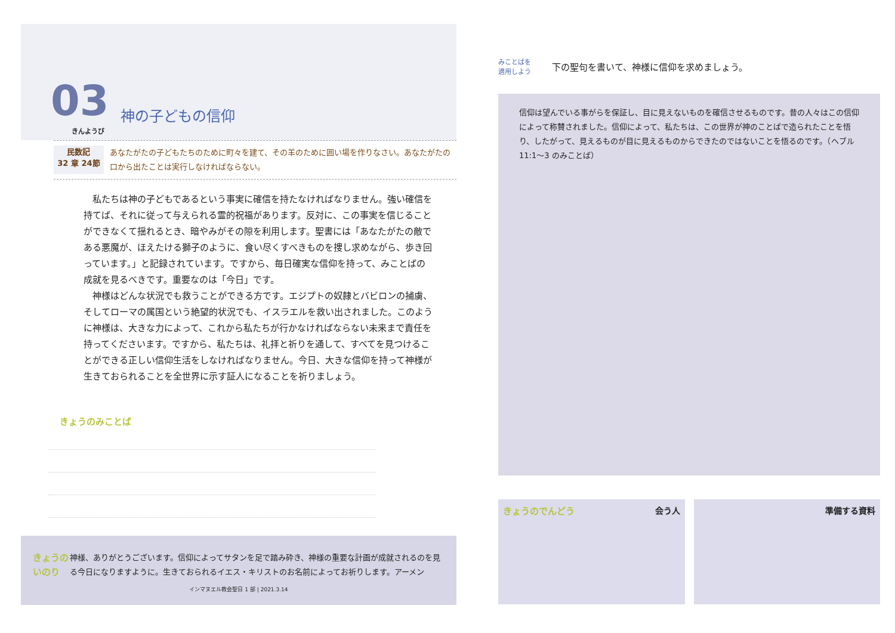03 神の子どもの信仰
きんようび
民数記
32 章 24節
あなたがたの子どもたちのために町々を建て、その羊のために囲い場を作りなさい。あなたがたの口から出たことは実行しなければならない。
私たちは神の子どもであるという事実に確信を持たなければなりません。強い確信を持てば、それに従って与えられる霊的祝福があります。反対に、この事実を信じることができなくて揺れるとき、暗やみがその隙を利用します。聖書には「あなたがたの敵である悪魔が、ほえたける獅子のように、食い尽くすべきものを捜し求めながら、歩き回っています。」と記録されています。ですから、毎日確実な信仰を持って、みことばの成就を見るべきです。重要なのは「今日」です。
神様はどんな状況でも救うことができる方です。エジプトの奴隷とバビロンの捕虜、そしてローマの属国という絶望的状況でも、イスラエルを救い出されました。このように神様は、大きな力によって、これから私たちが行かなければならない未来まで責任を持ってくださいます。ですから、私たちは、礼拝と祈りを通して、すべてを見つけることができる正しい信仰生活をしなければなりません。今日、大きな信仰を持って神様が生きておられることを全世界に示す証人になることを祈りましょう。
きょうのみことば
きょうのいのり
神様、ありがとうございます。信仰によってサタンを足で踏み砕き、神様の重要な計画が成就されるのを見る今日になりますように。生きておられるイエス・キリストのお名前によってお祈りします。アーメン
インマヌエル教会聖日 1 部 | 2021.3.14
みことばを
適用しよう
下の聖句を書いて、神様に信仰を求めましょう。
信仰は望んでいる事がらを保証し、目に見えないものを確信させるものです。昔の人々はこの信仰によって称賛されました。信仰によって、私たちは、この世界が神のことばで造られたことを悟り、したがって、見えるものが目に見えるものからできたのではないことを悟るのです。（ヘブル 11:1〜3 のみことば）
きょうのでんどう 会う人 準備する資料